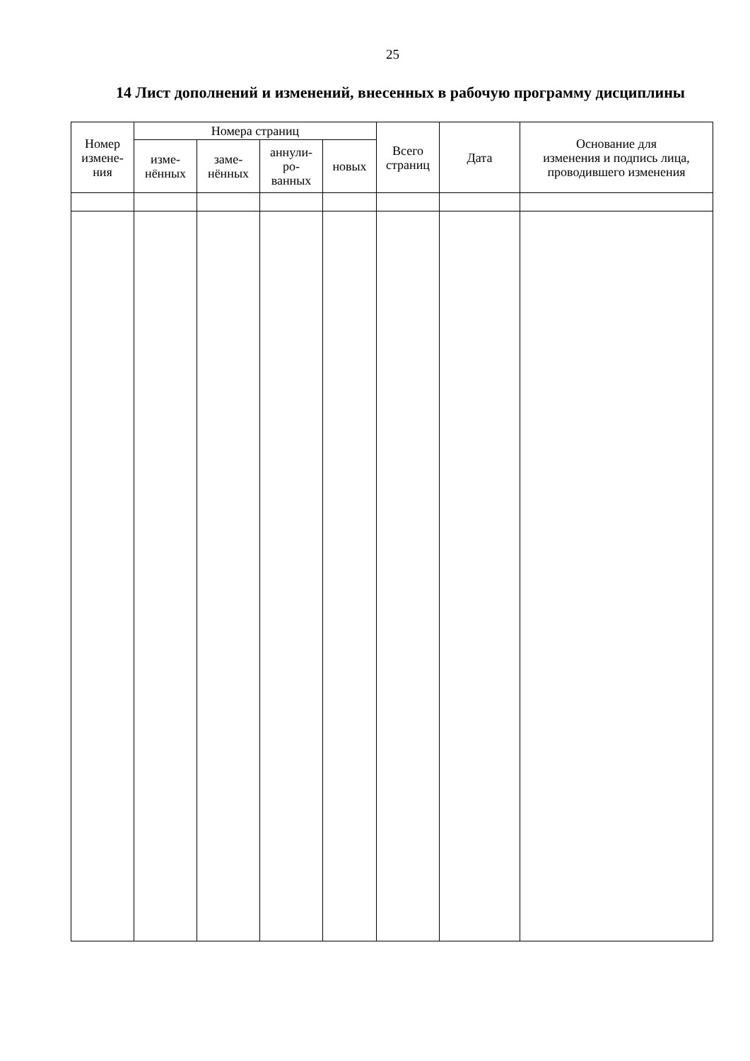25
14 Лист дополнений и изменений, внесенных в рабочую программу дисциплины
| Номер измене- ния | Номера страниц | | | | Всего страниц | Дата | Основание для изменения и подпись лица, проводившего изменения |
| --- | --- | --- | --- | --- | --- | --- | --- |
| | изме- нённых | заме- нённых | аннули- ро- ванных | новых | | | |